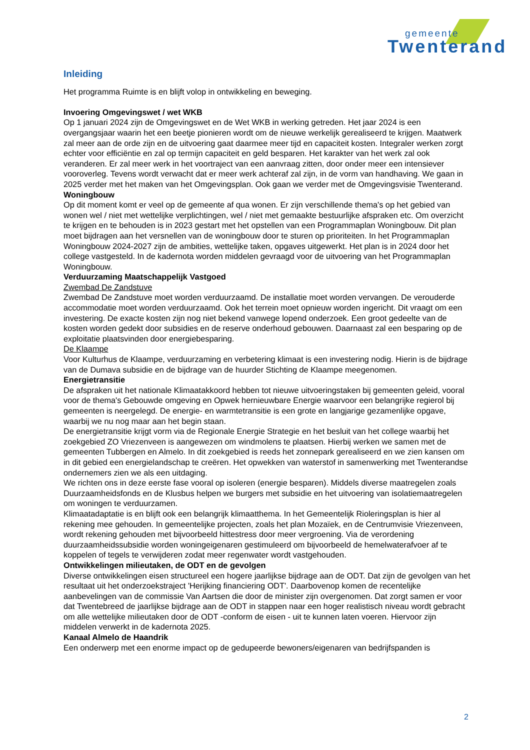gemeente
Twenterand
Inleiding
Het programma Ruimte is en blijft volop in ontwikkeling en beweging.
Invoering Omgevingswet / wet WKB
Op 1 januari 2024 zijn de Omgevingswet en de Wet WKB in werking getreden. Het jaar 2024 is een overgangsjaar waarin het een beetje pionieren wordt om de nieuwe werkelijk gerealiseerd te krijgen. Maatwerk zal meer aan de orde zijn en de uitvoering gaat daarmee meer tijd en capaciteit kosten. Integraler werken zorgt echter voor efficiëntie en zal op termijn capaciteit en geld besparen. Het karakter van het werk zal ook veranderen. Er zal meer werk in het voortraject van een aanvraag zitten, door onder meer een intensiever vooroverleg. Tevens wordt verwacht dat er meer werk achteraf zal zijn, in de vorm van handhaving. We gaan in 2025 verder met het maken van het Omgevingsplan. Ook gaan we verder met de Omgevingsvisie Twenterand.
Woningbouw
Op dit moment komt er veel op de gemeente af qua wonen. Er zijn verschillende thema's op het gebied van wonen wel / niet met wettelijke verplichtingen, wel / niet met gemaakte bestuurlijke afspraken etc. Om overzicht te krijgen en te behouden is in 2023 gestart met het opstellen van een Programmaplan Woningbouw. Dit plan moet bijdragen aan het versnellen van de woningbouw door te sturen op prioriteiten. In het Programmaplan Woningbouw 2024-2027 zijn de ambities, wettelijke taken, opgaves uitgewerkt. Het plan is in 2024 door het college vastgesteld. In de kadernota worden middelen gevraagd voor de uitvoering van het Programmaplan Woningbouw.
Verduurzaming Maatschappelijk Vastgoed
Zwembad De Zandstuve
Zwembad De Zandstuve moet worden verduurzaamd. De installatie moet worden vervangen. De verouderde accommodatie moet worden verduurzaamd. Ook het terrein moet opnieuw worden ingericht. Dit vraagt om een investering. De exacte kosten zijn nog niet bekend vanwege lopend onderzoek. Een groot gedeelte van de kosten worden gedekt door subsidies en de reserve onderhoud gebouwen. Daarnaast zal een besparing op de exploitatie plaatsvinden door energiebesparing.
De Klaampe
Voor Kulturhus de Klaampe, verduurzaming en verbetering klimaat is een investering nodig. Hierin is de bijdrage van de Dumava subsidie en de bijdrage van de huurder Stichting de Klaampe meegenomen.
Energietransitie
De afspraken uit het nationale Klimaatakkoord hebben tot nieuwe uitvoeringstaken bij gemeenten geleid, vooral voor de thema's Gebouwde omgeving en Opwek hernieuwbare Energie waarvoor een belangrijke regierol bij gemeenten is neergelegd. De energie- en warmtetransitie is een grote en langjarige gezamenlijke opgave, waarbij we nu nog maar aan het begin staan.
De energietransitie krijgt vorm via de Regionale Energie Strategie en het besluit van het college waarbij het zoekgebied ZO Vriezenveen is aangewezen om windmolens te plaatsen. Hierbij werken we samen met de gemeenten Tubbergen en Almelo. In dit zoekgebied is reeds het zonnepark gerealiseerd en we zien kansen om in dit gebied een energielandschap te creëren. Het opwekken van waterstof in samenwerking met Twenterandse ondernemers zien we als een uitdaging.
We richten ons in deze eerste fase vooral op isoleren (energie besparen). Middels diverse maatregelen zoals Duurzaamheidsfonds en de Klusbus helpen we burgers met subsidie en het uitvoering van isolatiemaatregelen om woningen te verduurzamen.
Klimaatadaptatie is en blijft ook een belangrijk klimaatthema. In het Gemeentelijk Rioleringsplan is hier al rekening mee gehouden. In gemeentelijke projecten, zoals het plan Mozaïek, en de Centrumvisie Vriezenveen, wordt rekening gehouden met bijvoorbeeld hittestress door meer vergroening. Via de verordening duurzaamheidssubsidie worden woningeigenaren gestimuleerd om bijvoorbeeld de hemelwaterafvoer af te koppelen of tegels te verwijderen zodat meer regenwater wordt vastgehouden.
Ontwikkelingen milieutaken, de ODT en de gevolgen
Diverse ontwikkelingen eisen structureel een hogere jaarlijkse bijdrage aan de ODT. Dat zijn de gevolgen van het resultaat uit het onderzoekstraject 'Herijking financiering ODT'. Daarbovenop komen de recentelijke aanbevelingen van de commissie Van Aartsen die door de minister zijn overgenomen. Dat zorgt samen er voor dat Twentebreed de jaarlijkse bijdrage aan de ODT in stappen naar een hoger realistisch niveau wordt gebracht om alle wettelijke milieutaken door de ODT -conform de eisen - uit te kunnen laten voeren. Hiervoor zijn middelen verwerkt in de kadernota 2025.
Kanaal Almelo de Haandrik
Een onderwerp met een enorme impact op de gedupeerde bewoners/eigenaren van bedrijfspanden is
2